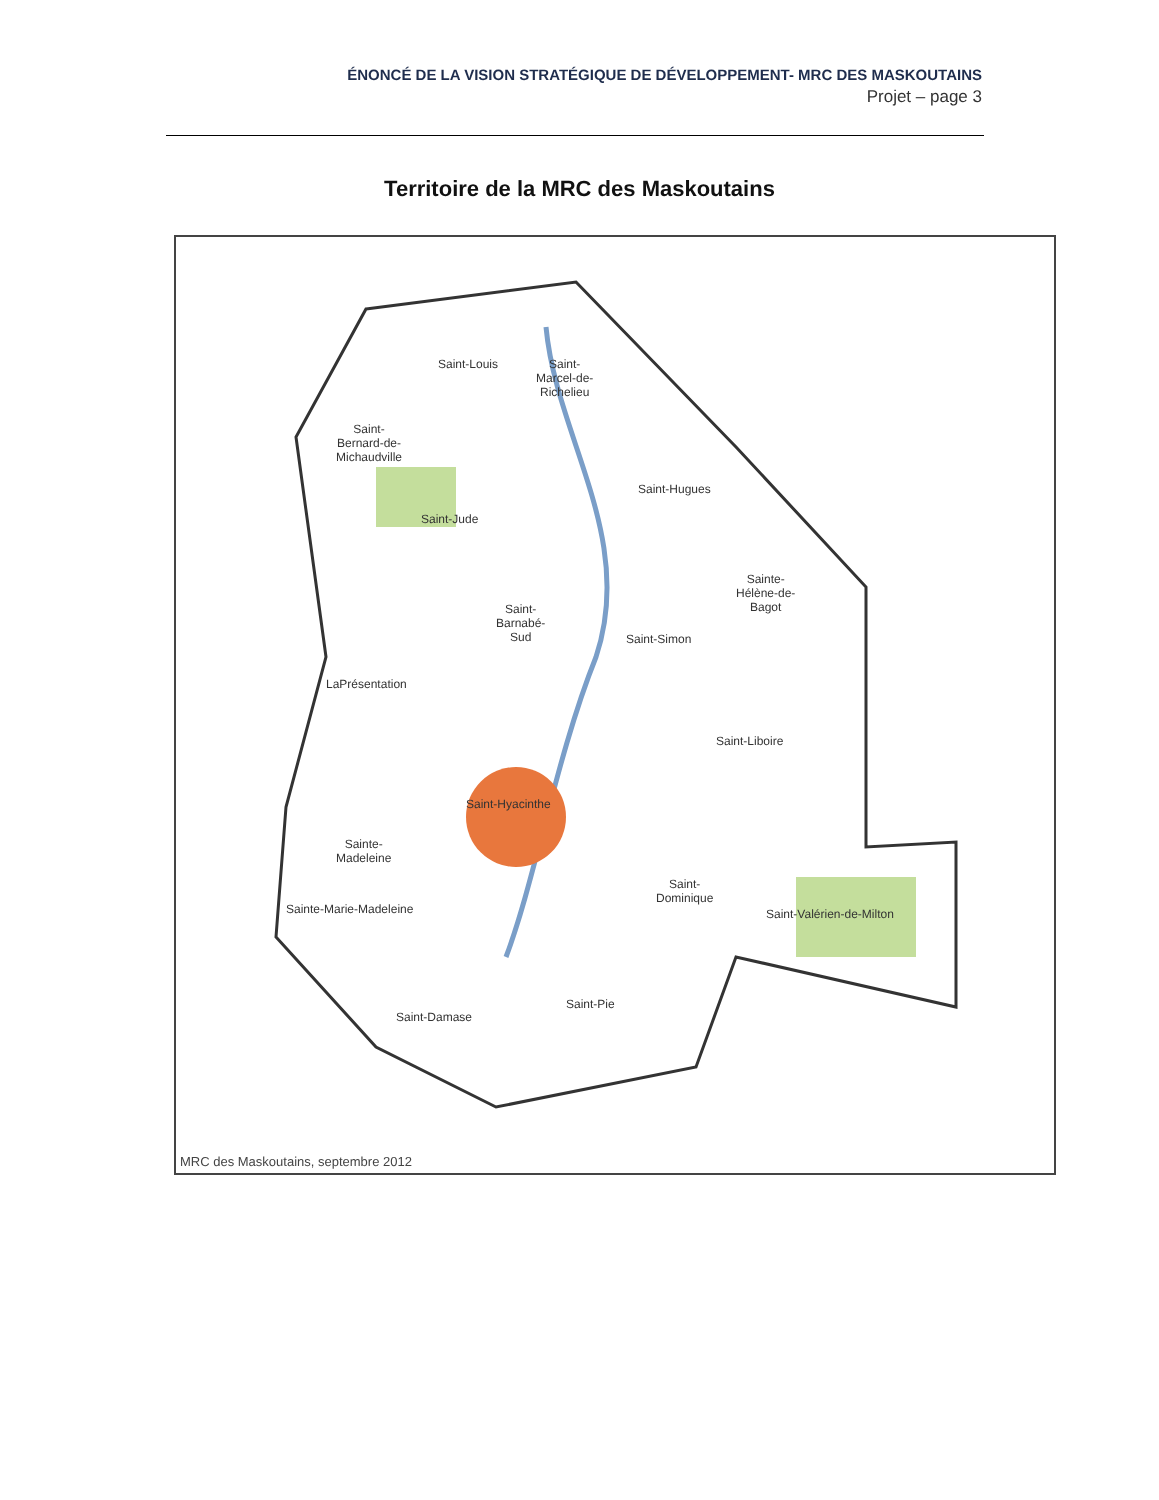ÉNONCÉ DE LA VISION STRATÉGIQUE DE DÉVELOPPEMENT- MRC DES MASKOUTAINS
Projet – page 3
Territoire de la MRC des Maskoutains
Saint-Louis
Saint-
Marcel-de-
Richelieu
Saint-
Bernard-de-
Michaudville
Saint-Hugues
Saint-Jude
Sainte-
Hélène-de-
Bagot
Saint-
Barnabé-
Sud
Saint-Simon
LaPrésentation
Saint-Liboire
Saint-Hyacinthe
Sainte-
Madeleine
Saint-
Dominique
Sainte-Marie-Madeleine Saint-Valérien-de-Milton
Saint-Pie
Saint-Damase
MRC des Maskoutains, septembre 2012